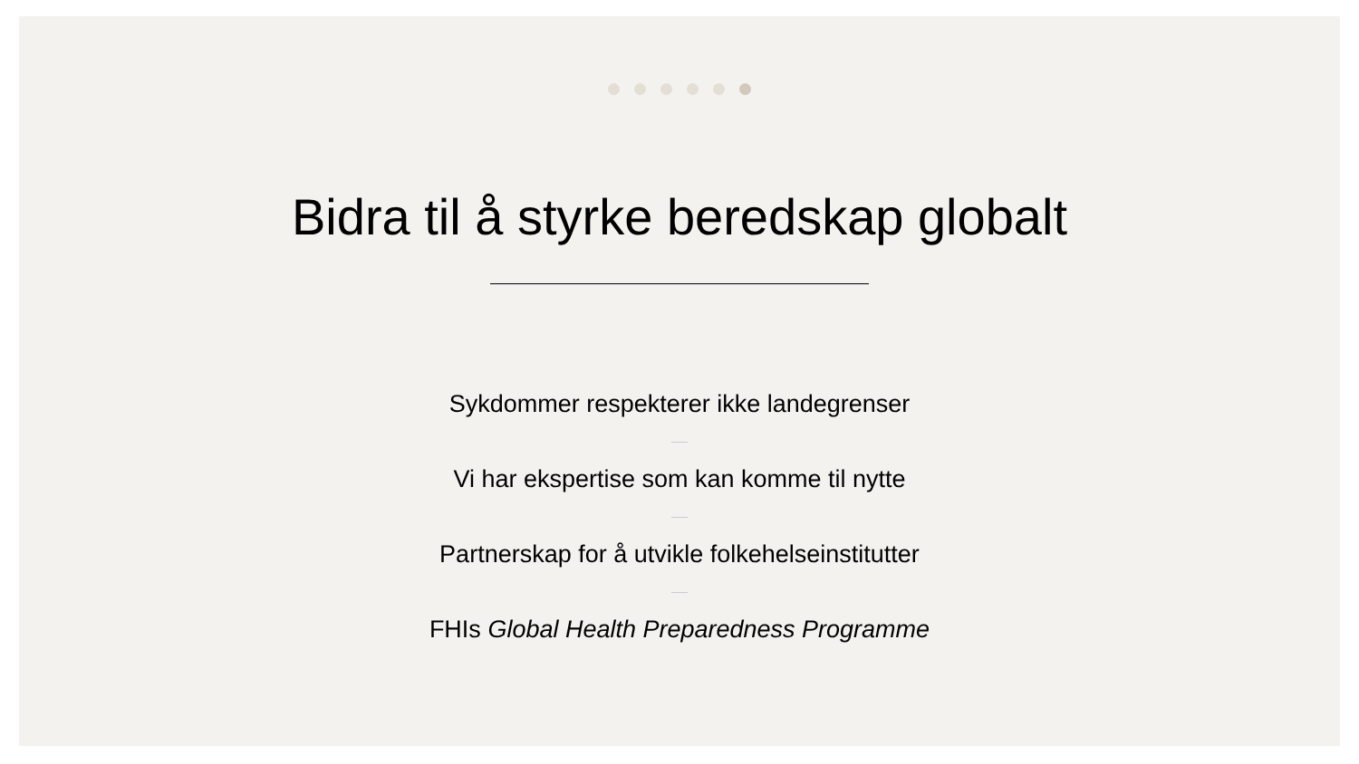Bidra til å styrke beredskap globalt
Sykdommer respekterer ikke landegrenser
Vi har ekspertise som kan komme til nytte
Partnerskap for å utvikle folkehelseinstitutter
FHIs Global Health Preparedness Programme